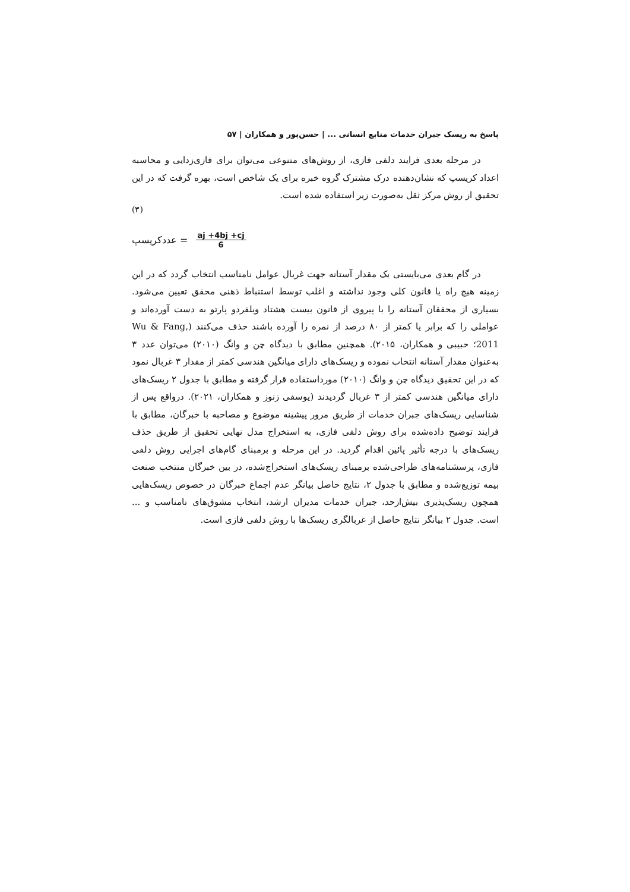پاسخ به ریسک جبران خدمات منابع انسانی ... | حسن‌پور و همکاران | ۵۷
در مرحله بعدی فرایند دلفی فازی، از روش‌های متنوعی می‌توان برای فازی‌زدایی و محاسبه اعداد کریسپ که نشان‌دهنده درک مشترک گروه خبره برای یک شاخص است، بهره گرفت که در این تحقیق از روش مرکز ثقل به‌صورت زیر استفاده شده است.
(۳)
عددکریسپ = aj +4bj +cj 6
در گام بعدی می‌بایستی یک مقدار آستانه جهت غربال عوامل نامناسب انتخاب گردد که در این زمینه هیچ راه یا قانون کلی وجود نداشته و اغلب توسط استنباط ذهنی محقق تعیین می‌شود. بسیاری از محققان آستانه را با پیروی از قانون بیست هشتاد ویلفردو پارتو به دست آورده‌اند و عواملی را که برابر یا کمتر از ۸۰ درصد از نمره را آورده باشند حذف می‌کنند (Wu & Fang, 2011؛ حبیبی و همکاران، ۲۰۱۵). همچنین مطابق با دیدگاه چن و وانگ (۲۰۱۰) می‌توان عدد ۳ به‌عنوان مقدار آستانه انتخاب نموده و ریسک‌های دارای میانگین هندسی کمتر از مقدار ۳ غربال نمود که در این تحقیق دیدگاه چن و وانگ (۲۰۱۰) مورداستفاده قرار گرفته و مطابق با جدول ۲ ریسک‌های دارای میانگین هندسی کمتر از ۳ غربال گردیدند (یوسفی زنوز و همکاران، ۲۰۲۱). درواقع پس از شناسایی ریسک‌های جبران خدمات از طریق مرور پیشینه موضوع و مصاحبه با خبرگان، مطابق با فرایند توضیح داده‌شده برای روش دلفی فازی، به استخراج مدل نهایی تحقیق از طریق حذف ریسک‌های با درجه تأثیر پائین اقدام گردید. در این مرحله و برمبنای گام‌های اجرایی روش دلفی فازی، پرسشنامه‌های طراحی‌شده برمبنای ریسک‌های استخراج‌شده، در بین خبرگان منتخب صنعت بیمه توزیع‌شده و مطابق با جدول ۲، نتایج حاصل بیانگر عدم اجماع خبرگان در خصوص ریسک‌هایی همچون ریسک‌پذیری بیش‌ازحد، جبران خدمات مدیران ارشد، انتخاب مشوق‌های نامناسب و ... است. جدول ۲ بیانگر نتایج حاصل از غربالگری ریسک‌ها با روش دلفی فازی است.